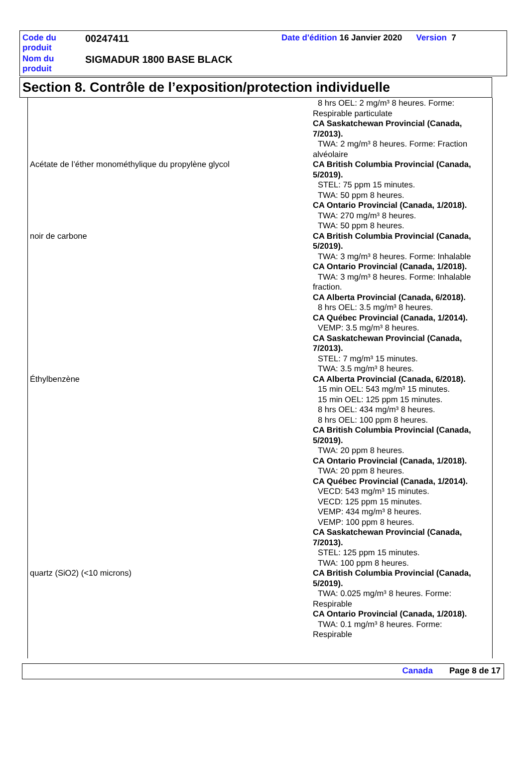| Code du produit | 00247411 | Date d'édition 16 Janvier 2020 Version 7 |
| Nom du produit | SIGMADUR 1800 BASE BLACK | |
Section 8. Contrôle de l’exposition/protection individuelle
| | 8 hrs OEL: 2 mg/m³ 8 heures. Forme: Respirable particulate CA Saskatchewan Provincial (Canada, 7/2013). TWA: 2 mg/m³ 8 heures. Forme: Fraction alvéolaire |
| Acétate de l’éther monométhylique du propylène glycol | CA British Columbia Provincial (Canada, 5/2019). STEL: 75 ppm 15 minutes. TWA: 50 ppm 8 heures. CA Ontario Provincial (Canada, 1/2018). TWA: 270 mg/m³ 8 heures. TWA: 50 ppm 8 heures. |
| noir de carbone | CA British Columbia Provincial (Canada, 5/2019). TWA: 3 mg/m³ 8 heures. Forme: Inhalable CA Ontario Provincial (Canada, 1/2018). TWA: 3 mg/m³ 8 heures. Forme: Inhalable fraction. CA Alberta Provincial (Canada, 6/2018). 8 hrs OEL: 3.5 mg/m³ 8 heures. CA Québec Provincial (Canada, 1/2014). VEMP: 3.5 mg/m³ 8 heures. CA Saskatchewan Provincial (Canada, 7/2013). STEL: 7 mg/m³ 15 minutes. TWA: 3.5 mg/m³ 8 heures. |
| Éthylbenzène | CA Alberta Provincial (Canada, 6/2018). 15 min OEL: 543 mg/m³ 15 minutes. 15 min OEL: 125 ppm 15 minutes. 8 hrs OEL: 434 mg/m³ 8 heures. 8 hrs OEL: 100 ppm 8 heures. CA British Columbia Provincial (Canada, 5/2019). TWA: 20 ppm 8 heures. CA Ontario Provincial (Canada, 1/2018). TWA: 20 ppm 8 heures. CA Québec Provincial (Canada, 1/2014). VECD: 543 mg/m³ 15 minutes. VECD: 125 ppm 15 minutes. VEMP: 434 mg/m³ 8 heures. VEMP: 100 ppm 8 heures. CA Saskatchewan Provincial (Canada, 7/2013). STEL: 125 ppm 15 minutes. TWA: 100 ppm 8 heures. |
| quartz (SiO2) (<10 microns) | CA British Columbia Provincial (Canada, 5/2019). TWA: 0.025 mg/m³ 8 heures. Forme: Respirable CA Ontario Provincial (Canada, 1/2018). TWA: 0.1 mg/m³ 8 heures. Forme: Respirable |
Canada Page 8 de 17